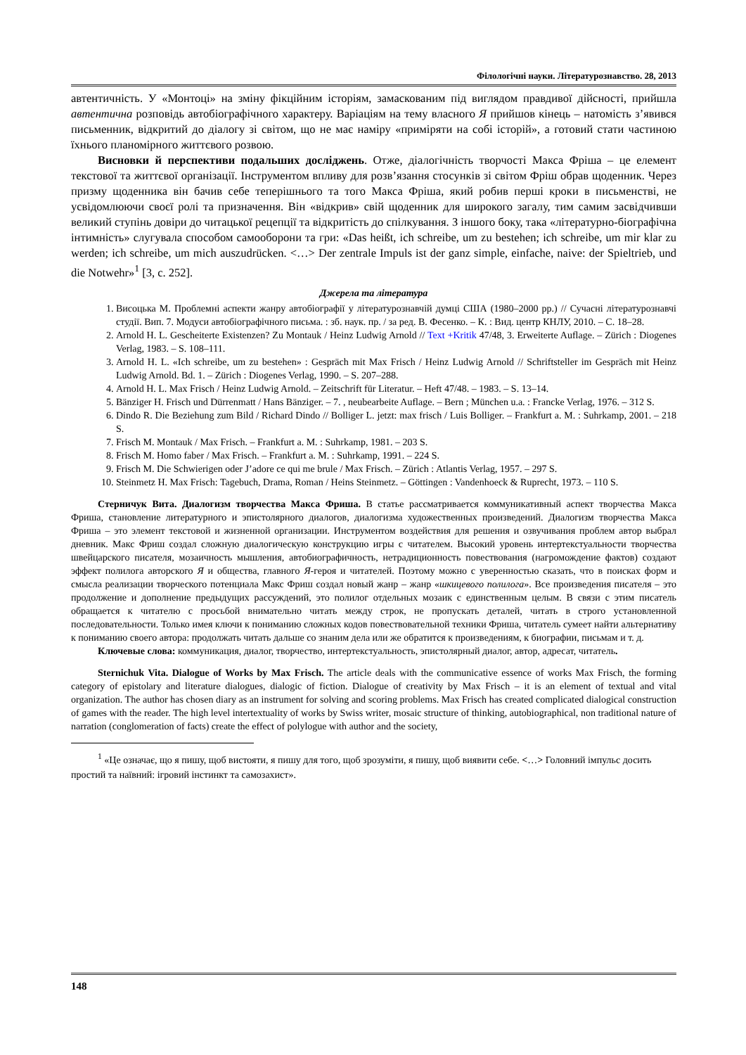Філологічні науки. Літературознавство. 28, 2013
автентичність. У «Монтоці» на зміну фікційним історіям, замаскованим під виглядом правдивої дійсності, прийшла автентична розповідь автобіографічного характеру. Варіаціям на тему власного Я прийшов кінець – натомість з’явився письменник, відкритий до діалогу зі світом, що не має наміру «приміряти на собі історій», а готовий стати частиною їхнього планомірного життєвого розвою.
Висновки й перспективи подальших досліджень. Отже, діалогічність творчості Макса Фріша – це елемент текстової та життєвої організації. Інструментом впливу для розв’язання стосунків зі світом Фріш обрав щоденник. Через призму щоденника він бачив себе теперішнього та того Макса Фріша, який робив перші кроки в письменстві, не усвідомлюючи своєї ролі та призначення. Він «відкрив» свій щоденник для широкого загалу, тим самим засвідчивши великий ступінь довіри до читацької рецепції та відкритість до спілкування. З іншого боку, така «літературно-біографічна інтимність» слугувала способом самооборони та гри: «Das heißt, ich schreibe, um zu bestehen; ich schreibe, um mir klar zu werden; ich schreibe, um mich auszudrücken. <…> Der zentrale Impuls ist der ganz simple, einfache, naive: der Spieltrieb, und die Notwehr»<sup>1</sup> [3, с. 252].
Джерела та література
1. Висоцька М. Проблемні аспекти жанру автобіографії у літературознавчій думці США (1980–2000 рр.) // Сучасні літературознавчі студії. Вип. 7. Модуси автобіографічного письма. : зб. наук. пр. / за ред. В. Фесенко. – К. : Вид. центр КНЛУ, 2010. – С. 18–28.
2. Arnold H. L. Gescheiterte Existenzen? Zu Montauk / Heinz Ludwig Arnold // Text +Kritik 47/48, 3. Erweiterte Auflage. – Zürich : Diogenes Verlag, 1983. – S. 108–111.
3. Arnold H. L. «Ich schreibe, um zu bestehen» : Gespräch mit Max Frisch / Heinz Ludwig Arnold // Schriftsteller im Gespräch mit Heinz Ludwig Arnold. Bd. 1. – Zürich : Diogenes Verlag, 1990. – S. 207–288.
4. Arnold H. L. Max Frisch / Heinz Ludwig Arnold. – Zeitschrift für Literatur. – Heft 47/48. – 1983. – S. 13–14.
5. Bänziger H. Frisch und Dürrenmatt / Hans Bänziger. – 7. , neubearbeite Auflage. – Bern ; München u.a. : Francke Verlag, 1976. – 312 S.
6. Dindo R. Die Beziehung zum Bild / Richard Dindo // Bolliger L. jetzt: max frisch / Luis Bolliger. – Frankfurt a. M. : Suhrkamp, 2001. – 218 S.
7. Frisch M. Montauk / Max Frisch. – Frankfurt a. M. : Suhrkamp, 1981. – 203 S.
8. Frisch M. Homo faber / Max Frisch. – Frankfurt a. M. : Suhrkamp, 1991. – 224 S.
9. Frisch M. Die Schwierigen oder J’adore ce qui me brule / Max Frisch. – Zürich : Atlantis Verlag, 1957. – 297 S.
10. Steinmetz H. Max Frisch: Tagebuch, Drama, Roman / Heins Steinmetz. – Göttingen : Vandenhoeck & Ruprecht, 1973. – 110 S.
Стерничук Вита. Диалогизм творчества Макса Фриша. В статье рассматривается коммуникативный аспект творчества Макса Фриша, становление литературного и эпистолярного диалогов, диалогизма художественных произведений. Диалогизм творчества Макса Фриша – это элемент текстовой и жизненной организации. Инструментом воздействия для решения и озвучивания проблем автор выбрал дневник. Макс Фриш создал сложную диалогическую конструкцию игры с читателем. Высокий уровень интертекстуальности творчества швейцарского писателя, мозаичность мышления, автобиографичность, нетрадиционность повествования (нагромождение фактов) создают эффект полилога авторского Я и общества, главного Я-героя и читателей. Поэтому можно с уверенностью сказать, что в поисках форм и смысла реализации творческого потенциала Макс Фриш создал новый жанр – жанр «шкицевого полилога». Все произведения писателя – это продолжение и дополнение предыдущих рассуждений, это полилог отдельных мозаик с единственным целым. В связи с этим писатель обращается к читателю с просьбой внимательно читать между строк, не пропускать деталей, читать в строго установленной последовательности. Только имея ключи к пониманию сложных кодов повествовательной техники Фриша, читатель сумеет найти альтернативу к пониманию своего автора: продолжать читать дальше со знаним дела или же обратится к произведениям, к биографии, письмам и т. д.
Ключевые слова: коммуникация, диалог, творчество, интертекстуальность, эпистолярный диалог, автор, адресат, читатель.
Sternichuk Vita. Dialogue of Works by Max Frisch. The article deals with the communicative essence of works Max Frisch, the forming category of epistolary and literature dialogues, dialogic of fiction. Dialogue of creativity by Max Frisch – it is an element of textual and vital organization. The author has chosen diary as an instrument for solving and scoring problems. Max Frisch has created complicated dialogical construction of games with the reader. The high level intertextuality of works by Swiss writer, mosaic structure of thinking, autobiographical, non traditional nature of narration (conglomeration of facts) create the effect of polylogue with author and the society,
<sup>1</sup> «Це означає, що я пишу, щоб вистояти, я пишу для того, щоб зрозуміти, я пишу, щоб виявити себе. <…> Головний імпульс досить простий та наївний: ігровий інстинкт та самозахист».
148